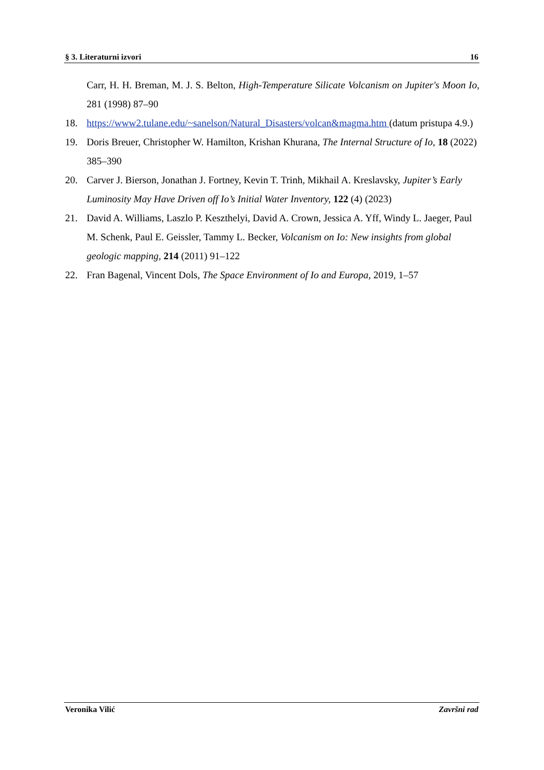§ 3. Literaturni izvori 16
Carr, H. H. Breman, M. J. S. Belton, High-Temperature Silicate Volcanism on Jupiter's Moon Io, 281 (1998) 87–90
18. https://www2.tulane.edu/~sanelson/Natural_Disasters/volcan&magma.htm (datum pristupa 4.9.)
19. Doris Breuer, Christopher W. Hamilton, Krishan Khurana, The Internal Structure of Io, 18 (2022) 385–390
20. Carver J. Bierson, Jonathan J. Fortney, Kevin T. Trinh, Mikhail A. Kreslavsky, Jupiter’s Early Luminosity May Have Driven off Io’s Initial Water Inventory, 122 (4) (2023)
21. David A. Williams, Laszlo P. Keszthelyi, David A. Crown, Jessica A. Yff, Windy L. Jaeger, Paul M. Schenk, Paul E. Geissler, Tammy L. Becker, Volcanism on Io: New insights from global geologic mapping, 214 (2011) 91–122
22. Fran Bagenal, Vincent Dols, The Space Environment of Io and Europa, 2019, 1–57
Veronika Vilić Završni rad